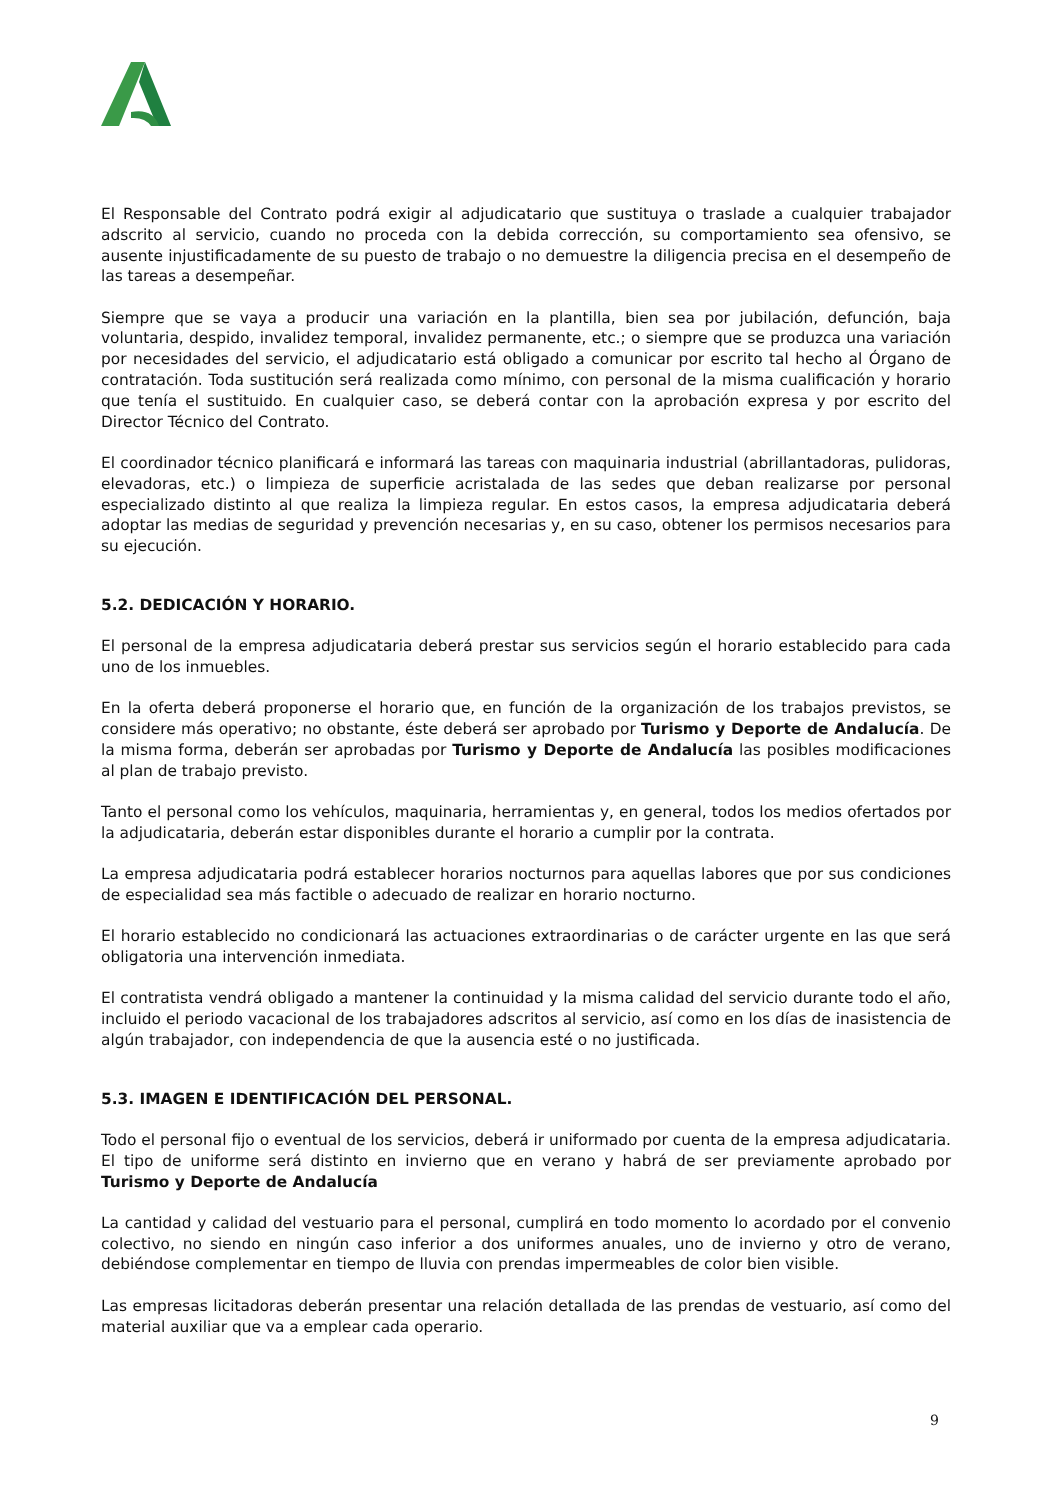El Responsable del Contrato podrá exigir al adjudicatario que sustituya o traslade a cualquier trabajador adscrito al servicio, cuando no proceda con la debida corrección, su comportamiento sea ofensivo, se ausente injustificadamente de su puesto de trabajo o no demuestre la diligencia precisa en el desempeño de las tareas a desempeñar.
Siempre que se vaya a producir una variación en la plantilla, bien sea por jubilación, defunción, baja voluntaria, despido, invalidez temporal, invalidez permanente, etc.; o siempre que se produzca una variación por necesidades del servicio, el adjudicatario está obligado a comunicar por escrito tal hecho al Órgano de contratación. Toda sustitución será realizada como mínimo, con personal de la misma cualificación y horario que tenía el sustituido. En cualquier caso, se deberá contar con la aprobación expresa y por escrito del Director Técnico del Contrato.
El coordinador técnico planificará e informará las tareas con maquinaria industrial (abrillantadoras, pulidoras, elevadoras, etc.) o limpieza de superficie acristalada de las sedes que deban realizarse por personal especializado distinto al que realiza la limpieza regular. En estos casos, la empresa adjudicataria deberá adoptar las medias de seguridad y prevención necesarias y, en su caso, obtener los permisos necesarios para su ejecución.
5.2. DEDICACIÓN Y HORARIO.
El personal de la empresa adjudicataria deberá prestar sus servicios según el horario establecido para cada uno de los inmuebles.
En la oferta deberá proponerse el horario que, en función de la organización de los trabajos previstos, se considere más operativo; no obstante, éste deberá ser aprobado por Turismo y Deporte de Andalucía. De la misma forma, deberán ser aprobadas por Turismo y Deporte de Andalucía las posibles modificaciones al plan de trabajo previsto.
Tanto el personal como los vehículos, maquinaria, herramientas y, en general, todos los medios ofertados por la adjudicataria, deberán estar disponibles durante el horario a cumplir por la contrata.
La empresa adjudicataria podrá establecer horarios nocturnos para aquellas labores que por sus condiciones de especialidad sea más factible o adecuado de realizar en horario nocturno.
El horario establecido no condicionará las actuaciones extraordinarias o de carácter urgente en las que será obligatoria una intervención inmediata.
El contratista vendrá obligado a mantener la continuidad y la misma calidad del servicio durante todo el año, incluido el periodo vacacional de los trabajadores adscritos al servicio, así como en los días de inasistencia de algún trabajador, con independencia de que la ausencia esté o no justificada.
5.3. IMAGEN E IDENTIFICACIÓN DEL PERSONAL.
Todo el personal fijo o eventual de los servicios, deberá ir uniformado por cuenta de la empresa adjudicataria. El tipo de uniforme será distinto en invierno que en verano y habrá de ser previamente aprobado por Turismo y Deporte de Andalucía
La cantidad y calidad del vestuario para el personal, cumplirá en todo momento lo acordado por el convenio colectivo, no siendo en ningún caso inferior a dos uniformes anuales, uno de invierno y otro de verano, debiéndose complementar en tiempo de lluvia con prendas impermeables de color bien visible.
Las empresas licitadoras deberán presentar una relación detallada de las prendas de vestuario, así como del material auxiliar que va a emplear cada operario.
9